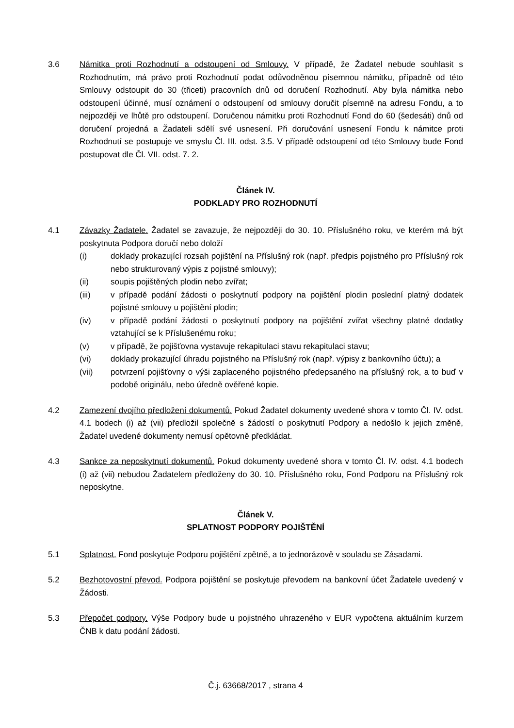3.6 Námitka proti Rozhodnutí a odstoupení od Smlouvy. V případě, že Žadatel nebude souhlasit s Rozhodnutím, má právo proti Rozhodnutí podat odůvodněnou písemnou námitku, případně od této Smlouvy odstoupit do 30 (třiceti) pracovních dnů od doručení Rozhodnutí. Aby byla námitka nebo odstoupení účinné, musí oznámení o odstoupení od smlouvy doručit písemně na adresu Fondu, a to nejpozději ve lhůtě pro odstoupení. Doručenou námitku proti Rozhodnutí Fond do 60 (šedesáti) dnů od doručení projedná a Žadateli sdělí své usnesení. Při doručování usnesení Fondu k námitce proti Rozhodnutí se postupuje ve smyslu Čl. III. odst. 3.5. V případě odstoupení od této Smlouvy bude Fond postupovat dle Čl. VII. odst. 7. 2.
Článek IV.
PODKLADY PRO ROZHODNUTÍ
4.1 Závazky Žadatele. Žadatel se zavazuje, že nejpozději do 30. 10. Příslušného roku, ve kterém má být poskytnuta Podpora doručí nebo doloží
(i) doklady prokazující rozsah pojištění na Příslušný rok (např. předpis pojistného pro Příslušný rok nebo strukturovaný výpis z pojistné smlouvy);
(ii) soupis pojištěných plodin nebo zvířat;
(iii) v případě podání žádosti o poskytnutí podpory na pojištění plodin poslední platný dodatek pojistné smlouvy u pojištění plodin;
(iv) v případě podání žádosti o poskytnutí podpory na pojištění zvířat všechny platné dodatky vztahující se k Příslušenému roku;
(v) v případě, že pojišťovna vystavuje rekapitulaci stavu rekapitulaci stavu;
(vi) doklady prokazující úhradu pojistného na Příslušný rok (např. výpisy z bankovního účtu); a
(vii) potvrzení pojišťovny o výši zaplaceného pojistného předepsaného na příslušný rok, a to buď v podobě originálu, nebo úředně ověřené kopie.
4.2 Zamezení dvojího předložení dokumentů. Pokud Žadatel dokumenty uvedené shora v tomto Čl. IV. odst. 4.1 bodech (i) až (vii) předložil společně s žádostí o poskytnutí Podpory a nedošlo k jejich změně, Žadatel uvedené dokumenty nemusí opětovně předkládat.
4.3 Sankce za neposkytnutí dokumentů. Pokud dokumenty uvedené shora v tomto Čl. IV. odst. 4.1 bodech (i) až (vii) nebudou Žadatelem předloženy do 30. 10. Příslušného roku, Fond Podporu na Příslušný rok neposkytne.
Článek V.
SPLATNOST PODPORY POJIŠTĚNÍ
5.1 Splatnost. Fond poskytuje Podporu pojištění zpětně, a to jednorázově v souladu se Zásadami.
5.2 Bezhotovostní převod. Podpora pojištění se poskytuje převodem na bankovní účet Žadatele uvedený v Žádosti.
5.3 Přepočet podpory. Výše Podpory bude u pojistného uhrazeného v EUR vypočtena aktuálním kurzem ČNB k datu podání žádosti.
Č.j. 63668/2017 , strana 4